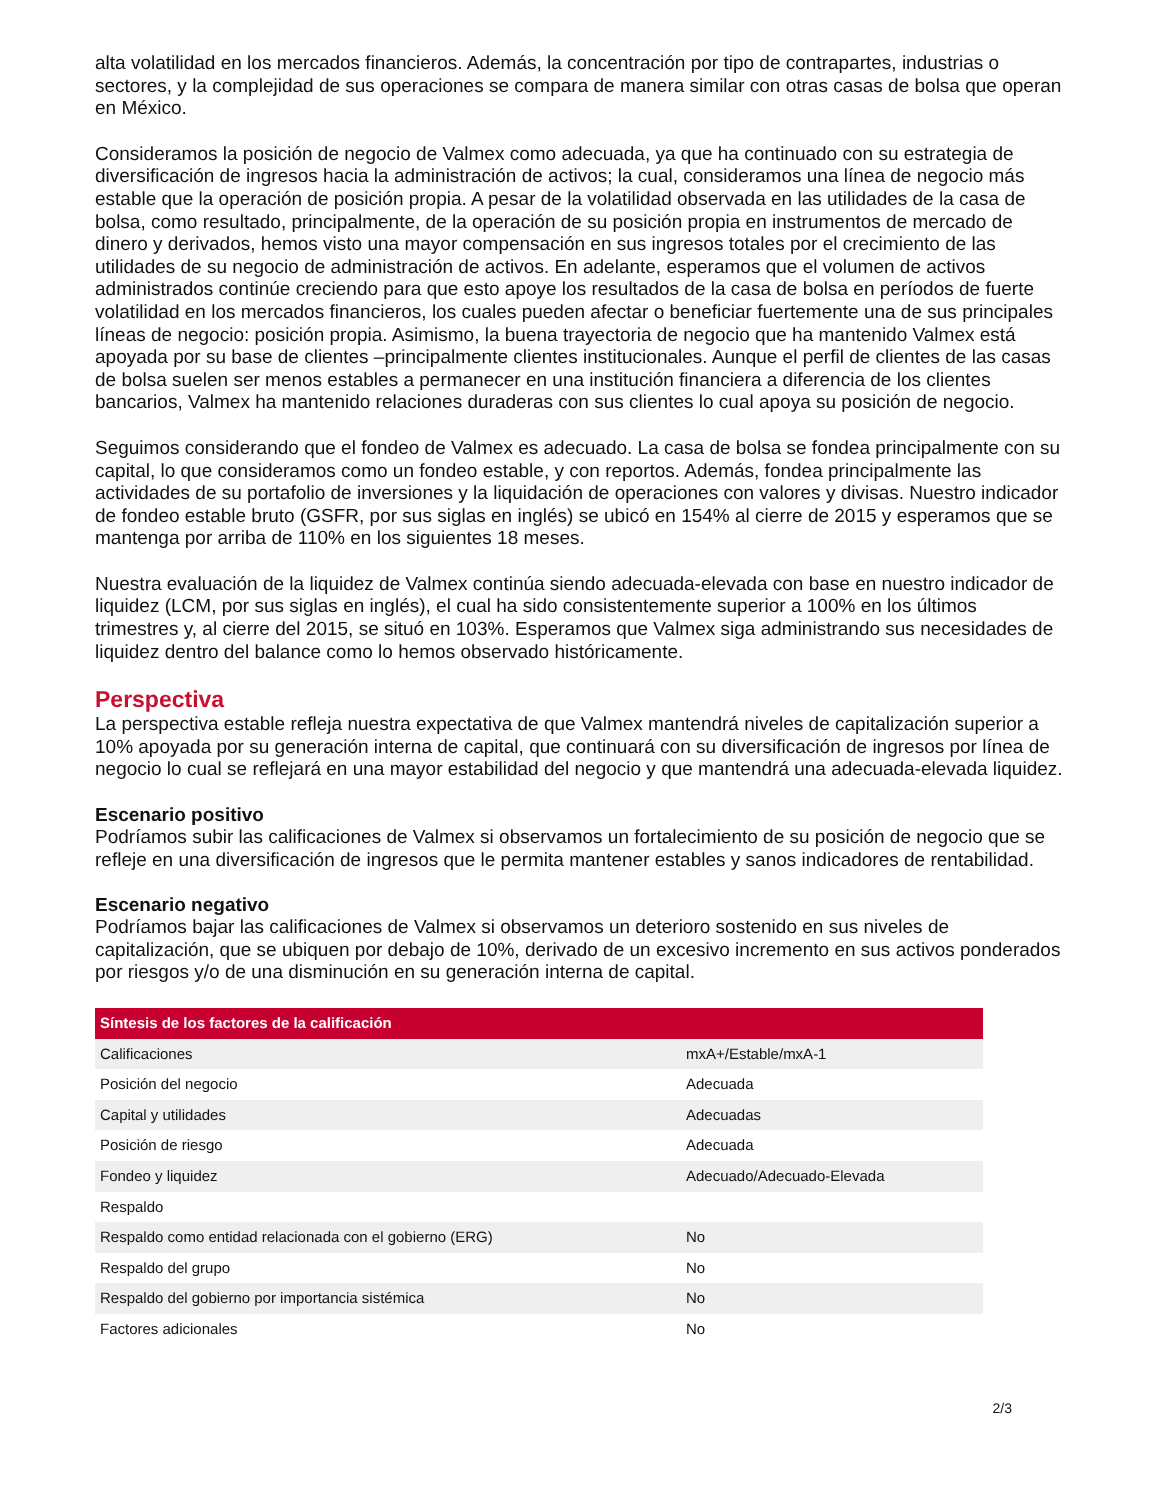alta volatilidad en los mercados financieros. Además, la concentración por tipo de contrapartes, industrias o sectores, y la complejidad de sus operaciones se compara de manera similar con otras casas de bolsa que operan en México.
Consideramos la posición de negocio de Valmex como adecuada, ya que ha continuado con su estrategia de diversificación de ingresos hacia la administración de activos; la cual, consideramos una línea de negocio más estable que la operación de posición propia. A pesar de la volatilidad observada en las utilidades de la casa de bolsa, como resultado, principalmente, de la operación de su posición propia en instrumentos de mercado de dinero y derivados, hemos visto una mayor compensación en sus ingresos totales por el crecimiento de las utilidades de su negocio de administración de activos. En adelante, esperamos que el volumen de activos administrados continúe creciendo para que esto apoye los resultados de la casa de bolsa en períodos de fuerte volatilidad en los mercados financieros, los cuales pueden afectar o beneficiar fuertemente una de sus principales líneas de negocio: posición propia. Asimismo, la buena trayectoria de negocio que ha mantenido Valmex está apoyada por su base de clientes –principalmente clientes institucionales. Aunque el perfil de clientes de las casas de bolsa suelen ser menos estables a permanecer en una institución financiera a diferencia de los clientes bancarios, Valmex ha mantenido relaciones duraderas con sus clientes lo cual apoya su posición de negocio.
Seguimos considerando que el fondeo de Valmex es adecuado. La casa de bolsa se fondea principalmente con su capital, lo que consideramos como un fondeo estable, y con reportos. Además, fondea principalmente las actividades de su portafolio de inversiones y la liquidación de operaciones con valores y divisas. Nuestro indicador de fondeo estable bruto (GSFR, por sus siglas en inglés) se ubicó en 154% al cierre de 2015 y esperamos que se mantenga por arriba de 110% en los siguientes 18 meses.
Nuestra evaluación de la liquidez de Valmex continúa siendo adecuada-elevada con base en nuestro indicador de liquidez (LCM, por sus siglas en inglés), el cual ha sido consistentemente superior a 100% en los últimos trimestres y, al cierre del 2015, se situó en 103%. Esperamos que Valmex siga administrando sus necesidades de liquidez dentro del balance como lo hemos observado históricamente.
Perspectiva
La perspectiva estable refleja nuestra expectativa de que Valmex mantendrá niveles de capitalización superior a 10% apoyada por su generación interna de capital, que continuará con su diversificación de ingresos por línea de negocio lo cual se reflejará en una mayor estabilidad del negocio y que mantendrá una adecuada-elevada liquidez.
Escenario positivo
Podríamos subir las calificaciones de Valmex si observamos un fortalecimiento de su posición de negocio que se refleje en una diversificación de ingresos que le permita mantener estables y sanos indicadores de rentabilidad.
Escenario negativo
Podríamos bajar las calificaciones de Valmex si observamos un deterioro sostenido en sus niveles de capitalización, que se ubiquen por debajo de 10%, derivado de un excesivo incremento en sus activos ponderados por riesgos y/o de una disminución en su generación interna de capital.
| Síntesis de los factores de la calificación | |
| --- | --- |
| Calificaciones | mxA+/Estable/mxA-1 |
| Posición del negocio | Adecuada |
| Capital y utilidades | Adecuadas |
| Posición de riesgo | Adecuada |
| Fondeo y liquidez | Adecuado/Adecuado-Elevada |
| Respaldo | |
| Respaldo como entidad relacionada con el gobierno (ERG) | No |
| Respaldo del grupo | No |
| Respaldo del gobierno por importancia sistémica | No |
| Factores adicionales | No |
2/3